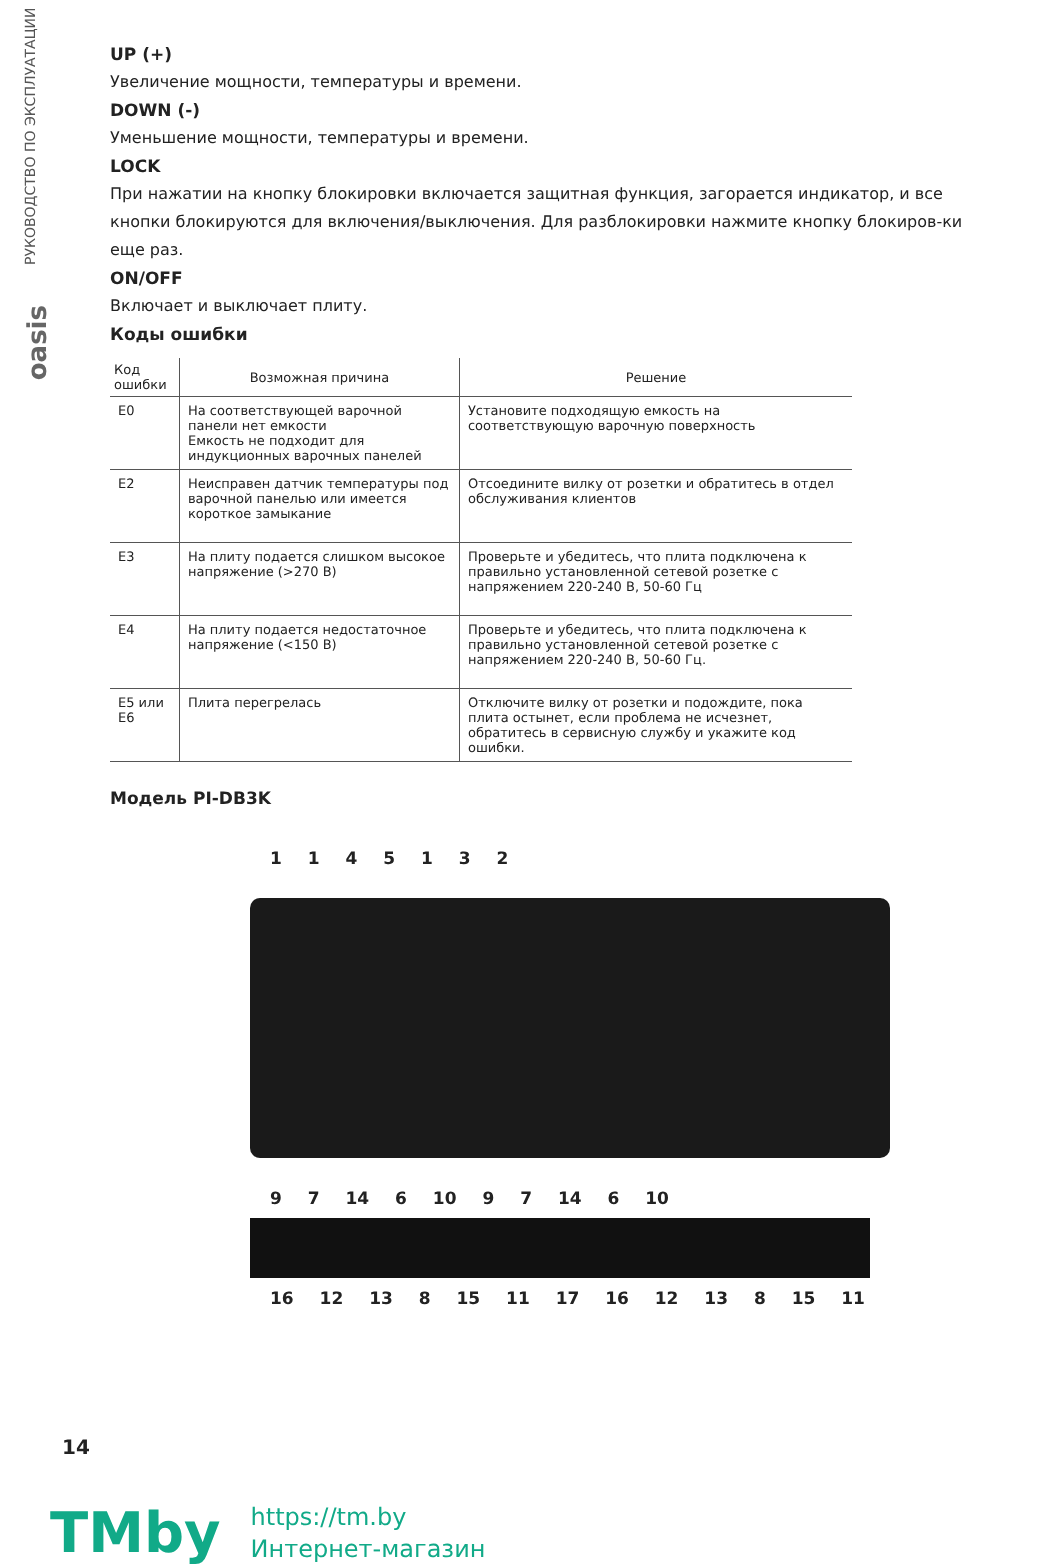РУКОВОДСТВО ПО ЭКСПЛУАТАЦИИ
oasis
UP (+)
Увеличение мощности, температуры и времени.
DOWN (-)
Уменьшение мощности, температуры и времени.
LOCK
При нажатии на кнопку блокировки включается защитная функция, загорается индикатор, и все кнопки блокируются для включения/выключения. Для разблокировки нажмите кнопку блокиров-ки еще раз.
ON/OFF
Включает и выключает плиту.
Коды ошибки
| Код ошибки | Возможная причина | Решение |
| --- | --- | --- |
| E0 | На соответствующей варочной панели нет емкости Емкость не подходит для индукционных варочных панелей | Установите подходящую емкость на соответствующую варочную поверхность |
| E2 | Неисправен датчик температуры под варочной панелью или имеется короткое замыкание | Отсоедините вилку от розетки и обратитесь в отдел обслуживания клиентов |
| E3 | На плиту подается слишком высокое напряжение (>270 В) | Проверьте и убедитесь, что плита подключена к правильно установленной сетевой розетке с напряжением 220-240 В, 50-60 Гц |
| E4 | На плиту подается недостаточное напряжение (<150 В) | Проверьте и убедитесь, что плита подключена к правильно установленной сетевой розетке с напряжением 220-240 В, 50-60 Гц. |
| E5 или E6 | Плита перегрелась | Отключите вилку от розетки и подождите, пока плита остынет, если проблема не исчезнет, обратитесь в сервисную службу и укажите код ошибки. |
Модель PI-DB3K
1 1 4 5 1 3 2
9 7 14 6 10 9 7 14 6 10
16 12 13 8 15 11 17 16 12 13 8 15 11
14
TMby
https://tm.by
Интернет-магазин